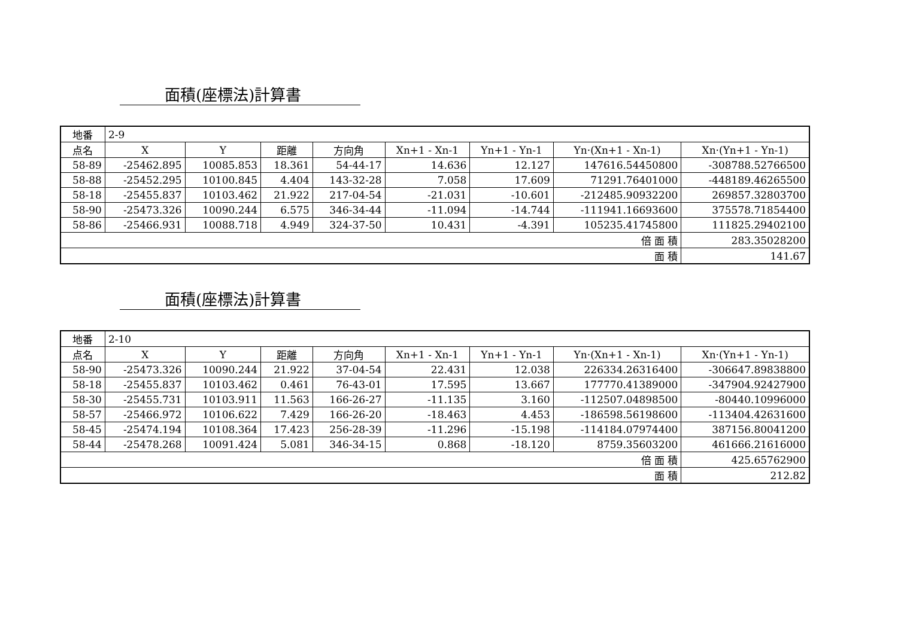面積(座標法)計算書
| 地番 | 2-9 | | | | | | | |
| 点名 | X | Y | 距離 | 方向角 | Xn+1 - Xn-1 | Yn+1 - Yn-1 | Yn·(Xn+1 - Xn-1) | Xn·(Yn+1 - Yn-1) |
| 58-89 | -25462.895 | 10085.853 | 18.361 | 54-44-17 | 14.636 | 12.127 | 147616.54450800 | -308788.52766500 |
| 58-88 | -25452.295 | 10100.845 | 4.404 | 143-32-28 | 7.058 | 17.609 | 71291.76401000 | -448189.46265500 |
| 58-18 | -25455.837 | 10103.462 | 21.922 | 217-04-54 | -21.031 | -10.601 | -212485.90932200 | 269857.32803700 |
| 58-90 | -25473.326 | 10090.244 | 6.575 | 346-34-44 | -11.094 | -14.744 | -111941.16693600 | 375578.71854400 |
| 58-86 | -25466.931 | 10088.718 | 4.949 | 324-37-50 | 10.431 | -4.391 | 105235.41745800 | 111825.29402100 |
| 倍 面 積 | | | | | | | | 283.35028200 |
| 面 積 | | | | | | | | 141.67 |
面積(座標法)計算書
| 地番 | 2-10 | | | | | | | |
| 点名 | X | Y | 距離 | 方向角 | Xn+1 - Xn-1 | Yn+1 - Yn-1 | Yn·(Xn+1 - Xn-1) | Xn·(Yn+1 - Yn-1) |
| 58-90 | -25473.326 | 10090.244 | 21.922 | 37-04-54 | 22.431 | 12.038 | 226334.26316400 | -306647.89838800 |
| 58-18 | -25455.837 | 10103.462 | 0.461 | 76-43-01 | 17.595 | 13.667 | 177770.41389000 | -347904.92427900 |
| 58-30 | -25455.731 | 10103.911 | 11.563 | 166-26-27 | -11.135 | 3.160 | -112507.04898500 | -80440.10996000 |
| 58-57 | -25466.972 | 10106.622 | 7.429 | 166-26-20 | -18.463 | 4.453 | -186598.56198600 | -113404.42631600 |
| 58-45 | -25474.194 | 10108.364 | 17.423 | 256-28-39 | -11.296 | -15.198 | -114184.07974400 | 387156.80041200 |
| 58-44 | -25478.268 | 10091.424 | 5.081 | 346-34-15 | 0.868 | -18.120 | 8759.35603200 | 461666.21616000 |
| 倍 面 積 | | | | | | | | 425.65762900 |
| 面 積 | | | | | | | | 212.82 |